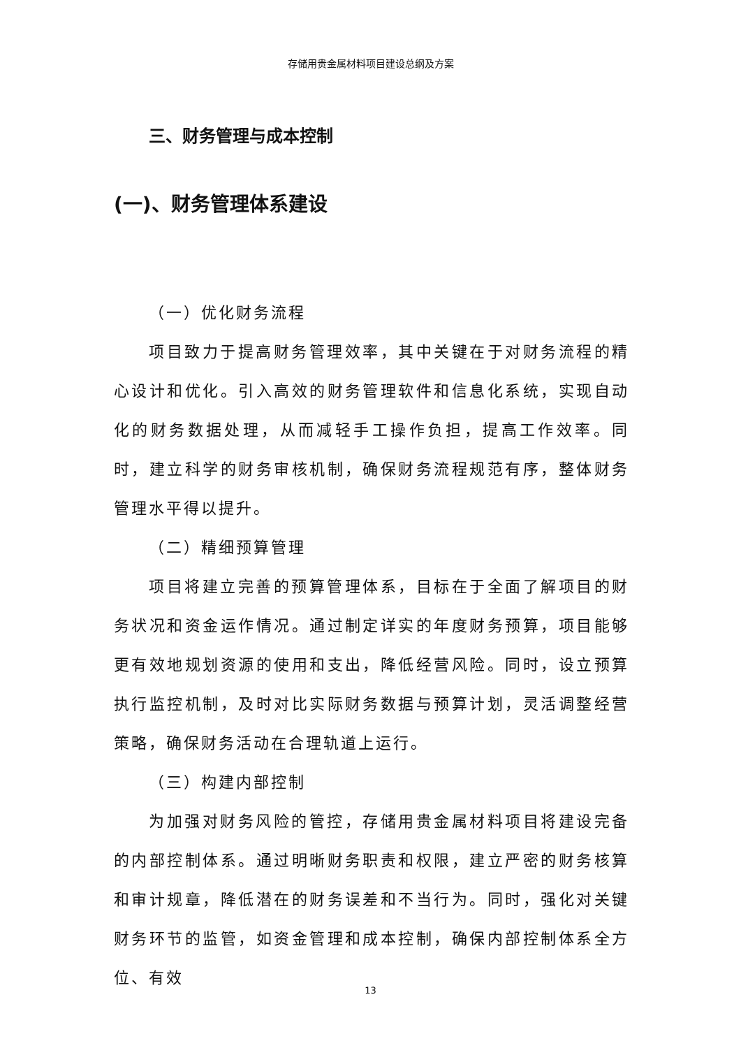存储用贵金属材料项目建设总纲及方案
三、财务管理与成本控制
(一)、财务管理体系建设
（一）优化财务流程
项目致力于提高财务管理效率，其中关键在于对财务流程的精心设计和优化。引入高效的财务管理软件和信息化系统，实现自动化的财务数据处理，从而减轻手工操作负担，提高工作效率。同时，建立科学的财务审核机制，确保财务流程规范有序，整体财务管理水平得以提升。
（二）精细预算管理
项目将建立完善的预算管理体系，目标在于全面了解项目的财务状况和资金运作情况。通过制定详实的年度财务预算，项目能够更有效地规划资源的使用和支出，降低经营风险。同时，设立预算执行监控机制，及时对比实际财务数据与预算计划，灵活调整经营策略，确保财务活动在合理轨道上运行。
（三）构建内部控制
为加强对财务风险的管控，存储用贵金属材料项目将建设完备的内部控制体系。通过明晰财务职责和权限，建立严密的财务核算和审计规章，降低潜在的财务误差和不当行为。同时，强化对关键财务环节的监管，如资金管理和成本控制，确保内部控制体系全方位、有效
13